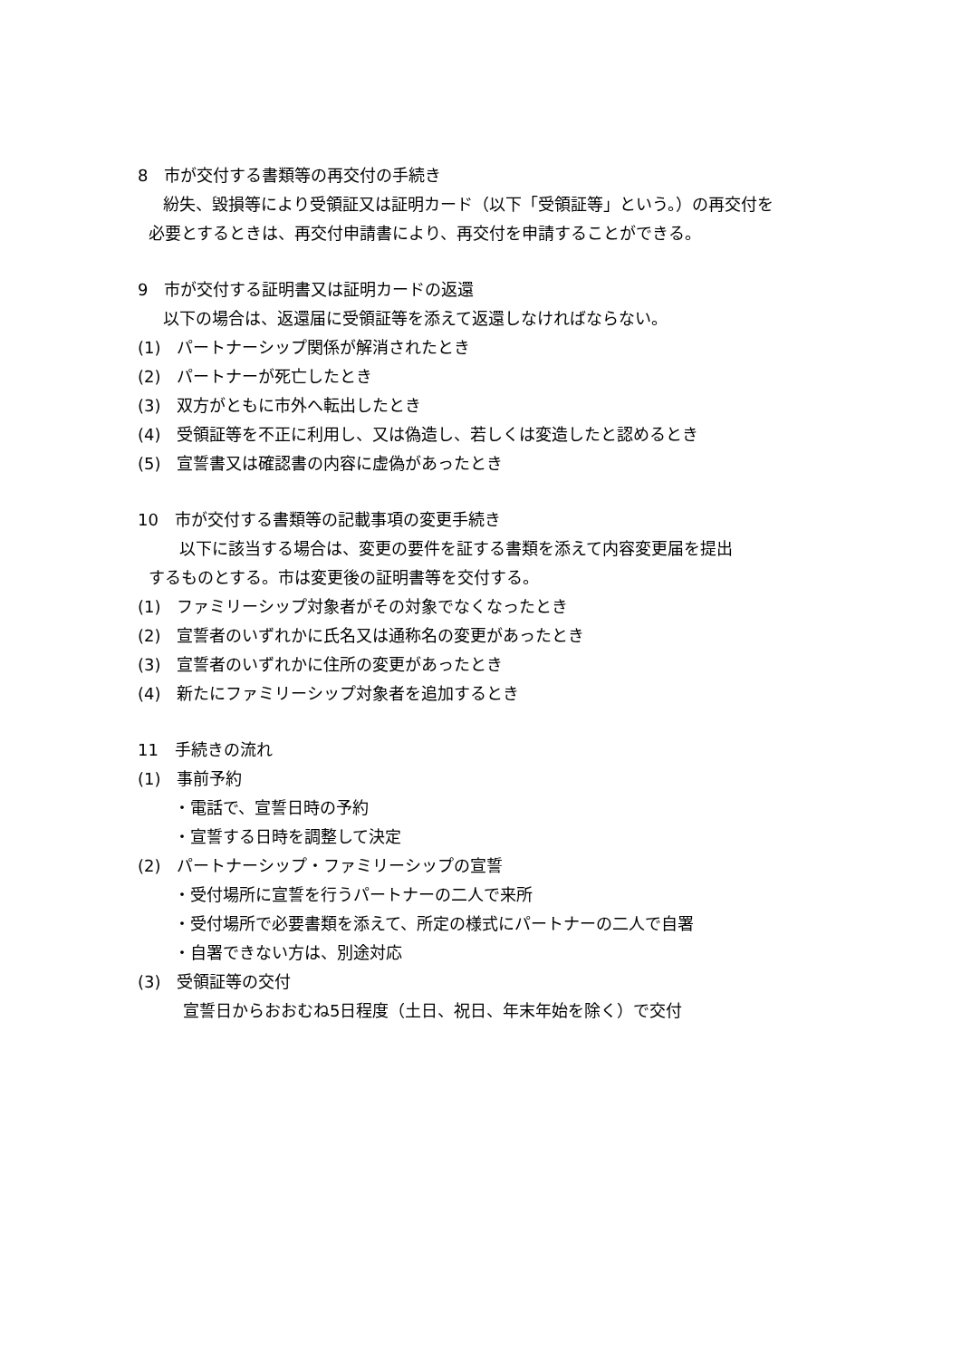8　市が交付する書類等の再交付の手続き
紛失、毀損等により受領証又は証明カード（以下「受領証等」という。）の再交付を
必要とするときは、再交付申請書により、再交付を申請することができる。
9　市が交付する証明書又は証明カードの返還
以下の場合は、返還届に受領証等を添えて返還しなければならない。
(1)　パートナーシップ関係が解消されたとき
(2)　パートナーが死亡したとき
(3)　双方がともに市外へ転出したとき
(4)　受領証等を不正に利用し、又は偽造し、若しくは変造したと認めるとき
(5)　宣誓書又は確認書の内容に虚偽があったとき
10　市が交付する書類等の記載事項の変更手続き
　以下に該当する場合は、変更の要件を証する書類を添えて内容変更届を提出
するものとする。市は変更後の証明書等を交付する。
(1)　ファミリーシップ対象者がその対象でなくなったとき
(2)　宣誓者のいずれかに氏名又は通称名の変更があったとき
(3)　宣誓者のいずれかに住所の変更があったとき
(4)　新たにファミリーシップ対象者を追加するとき
11　手続きの流れ
(1)　事前予約
・電話で、宣誓日時の予約
・宣誓する日時を調整して決定
(2)　パートナーシップ・ファミリーシップの宣誓
・受付場所に宣誓を行うパートナーの二人で来所
・受付場所で必要書類を添えて、所定の様式にパートナーの二人で自署
・自署できない方は、別途対応
(3)　受領証等の交付
宣誓日からおおむね5日程度（土日、祝日、年末年始を除く）で交付